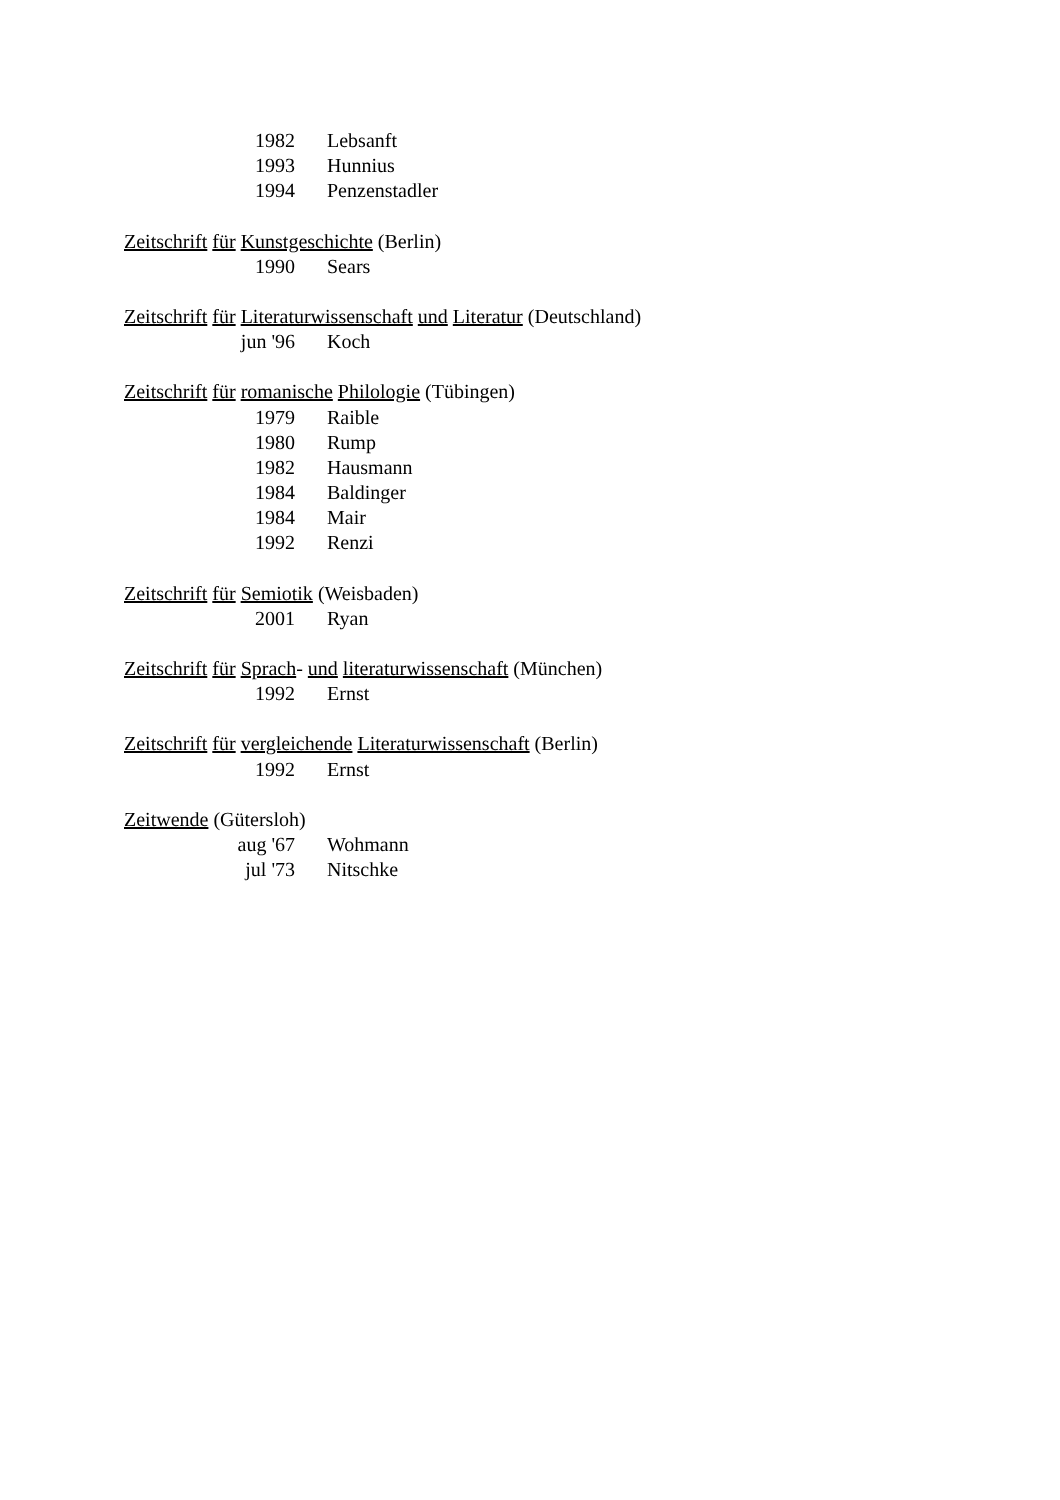1982 Lebsanft
1993 Hunnius
1994 Penzenstadler
Zeitschrift für Kunstgeschichte (Berlin)
1990 Sears
Zeitschrift für Literaturwissenschaft und Literatur (Deutschland)
jun '96 Koch
Zeitschrift für romanische Philologie (Tübingen)
1979 Raible
1980 Rump
1982 Hausmann
1984 Baldinger
1984 Mair
1992 Renzi
Zeitschrift für Semiotik (Weisbaden)
2001 Ryan
Zeitschrift für Sprach- und literaturwissenschaft (München)
1992 Ernst
Zeitschrift für vergleichende Literaturwissenschaft (Berlin)
1992 Ernst
Zeitwende (Gütersloh)
aug '67 Wohmann
jul '73 Nitschke